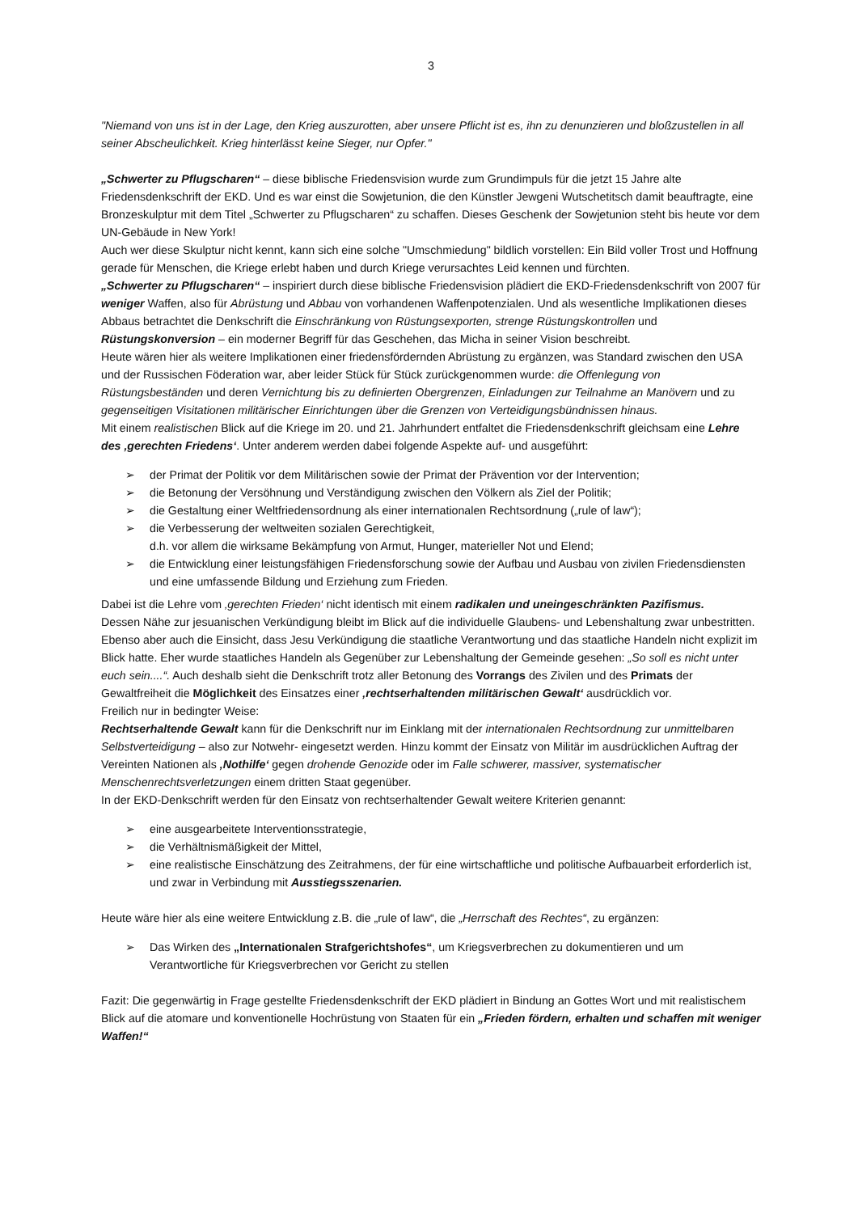3
"Niemand von uns ist in der Lage, den Krieg auszurotten, aber unsere Pflicht ist es, ihn zu denunzieren und bloßzustellen in all seiner Abscheulichkeit. Krieg hinterlässt keine Sieger, nur Opfer."
„Schwerter zu Pflugscharen“ – diese biblische Friedensvision wurde zum Grundimpuls für die jetzt 15 Jahre alte Friedensdenkschrift der EKD. Und es war einst die Sowjetunion, die den Künstler Jewgeni Wutschetitsch damit beauftragte, eine Bronzeskulptur mit dem Titel „Schwerter zu Pflugscharen“ zu schaffen. Dieses Geschenk der Sowjetunion steht bis heute vor dem UN-Gebäude in New York!
Auch wer diese Skulptur nicht kennt, kann sich eine solche "Umschmiedung" bildlich vorstellen: Ein Bild voller Trost und Hoffnung gerade für Menschen, die Kriege erlebt haben und durch Kriege verursachtes Leid kennen und fürchten.
„Schwerter zu Pflugscharen“ – inspiriert durch diese biblische Friedensvision plädiert die EKD-Friedensdenkschrift von 2007 für weniger Waffen, also für Abrüstung und Abbau von vorhandenen Waffenpotenzialen. Und als wesentliche Implikationen dieses Abbaus betrachtet die Denkschrift die Einschränkung von Rüstungsexporten, strenge Rüstungskontrollen und Rüstungskonversion – ein moderner Begriff für das Geschehen, das Micha in seiner Vision beschreibt.
Heute wären hier als weitere Implikationen einer friedensfördernden Abrüstung zu ergänzen, was Standard zwischen den USA und der Russischen Föderation war, aber leider Stück für Stück zurückgenommen wurde: die Offenlegung von Rüstungsbeständen und deren Vernichtung bis zu definierten Obergrenzen, Einladungen zur Teilnahme an Manövern und zu gegenseitigen Visitationen militärischer Einrichtungen über die Grenzen von Verteidigungsbündnissen hinaus.
Mit einem realistischen Blick auf die Kriege im 20. und 21. Jahrhundert entfaltet die Friedensdenkschrift gleichsam eine Lehre des ‚gerechten Friedens‘. Unter anderem werden dabei folgende Aspekte auf- und ausgeführt:
➢ der Primat der Politik vor dem Militärischen sowie der Primat der Prävention vor der Intervention;
➢ die Betonung der Versöhnung und Verständigung zwischen den Völkern als Ziel der Politik;
➢ die Gestaltung einer Weltfriedensordnung als einer internationalen Rechtsordnung („rule of law“);
➢ die Verbesserung der weltweiten sozialen Gerechtigkeit,
d.h. vor allem die wirksame Bekämpfung von Armut, Hunger, materieller Not und Elend;
➢ die Entwicklung einer leistungsfähigen Friedensforschung sowie der Aufbau und Ausbau von zivilen Friedensdiensten und eine umfassende Bildung und Erziehung zum Frieden.
Dabei ist die Lehre vom ‚gerechten Frieden‘ nicht identisch mit einem radikalen und uneingeschränkten Pazifismus.
Dessen Nähe zur jesuanischen Verkündigung bleibt im Blick auf die individuelle Glaubens- und Lebenshaltung zwar unbestritten. Ebenso aber auch die Einsicht, dass Jesu Verkündigung die staatliche Verantwortung und das staatliche Handeln nicht explizit im Blick hatte. Eher wurde staatliches Handeln als Gegenüber zur Lebenshaltung der Gemeinde gesehen: „So soll es nicht unter euch sein....“. Auch deshalb sieht die Denkschrift trotz aller Betonung des Vorrangs des Zivilen und des Primats der Gewaltfreiheit die Möglichkeit des Einsatzes einer ‚rechtserhaltenden militärischen Gewalt‘ ausdrücklich vor.
Freilich nur in bedingter Weise:
Rechtserhaltende Gewalt kann für die Denkschrift nur im Einklang mit der internationalen Rechtsordnung zur unmittelbaren Selbstverteidigung – also zur Notwehr- eingesetzt werden. Hinzu kommt der Einsatz von Militär im ausdrücklichen Auftrag der Vereinten Nationen als ‚Nothilfe‘ gegen drohende Genozide oder im Falle schwerer, massiver, systematischer Menschenrechtsverletzungen einem dritten Staat gegenüber.
In der EKD-Denkschrift werden für den Einsatz von rechtserhaltender Gewalt weitere Kriterien genannt:
➢ eine ausgearbeitete Interventionsstrategie,
➢ die Verhältnismäßigkeit der Mittel,
➢ eine realistische Einschätzung des Zeitrahmens, der für eine wirtschaftliche und politische Aufbauarbeit erforderlich ist, und zwar in Verbindung mit Ausstiegsszenarien.
Heute wäre hier als eine weitere Entwicklung z.B. die „rule of law“, die „Herrschaft des Rechtes“, zu ergänzen:
➢ Das Wirken des „Internationalen Strafgerichtshofes“, um Kriegsverbrechen zu dokumentieren und um Verantwortliche für Kriegsverbrechen vor Gericht zu stellen
Fazit: Die gegenwärtig in Frage gestellte Friedensdenkschrift der EKD plädiert in Bindung an Gottes Wort und mit realistischem Blick auf die atomare und konventionelle Hochrüstung von Staaten für ein „Frieden fördern, erhalten und schaffen mit weniger Waffen!“